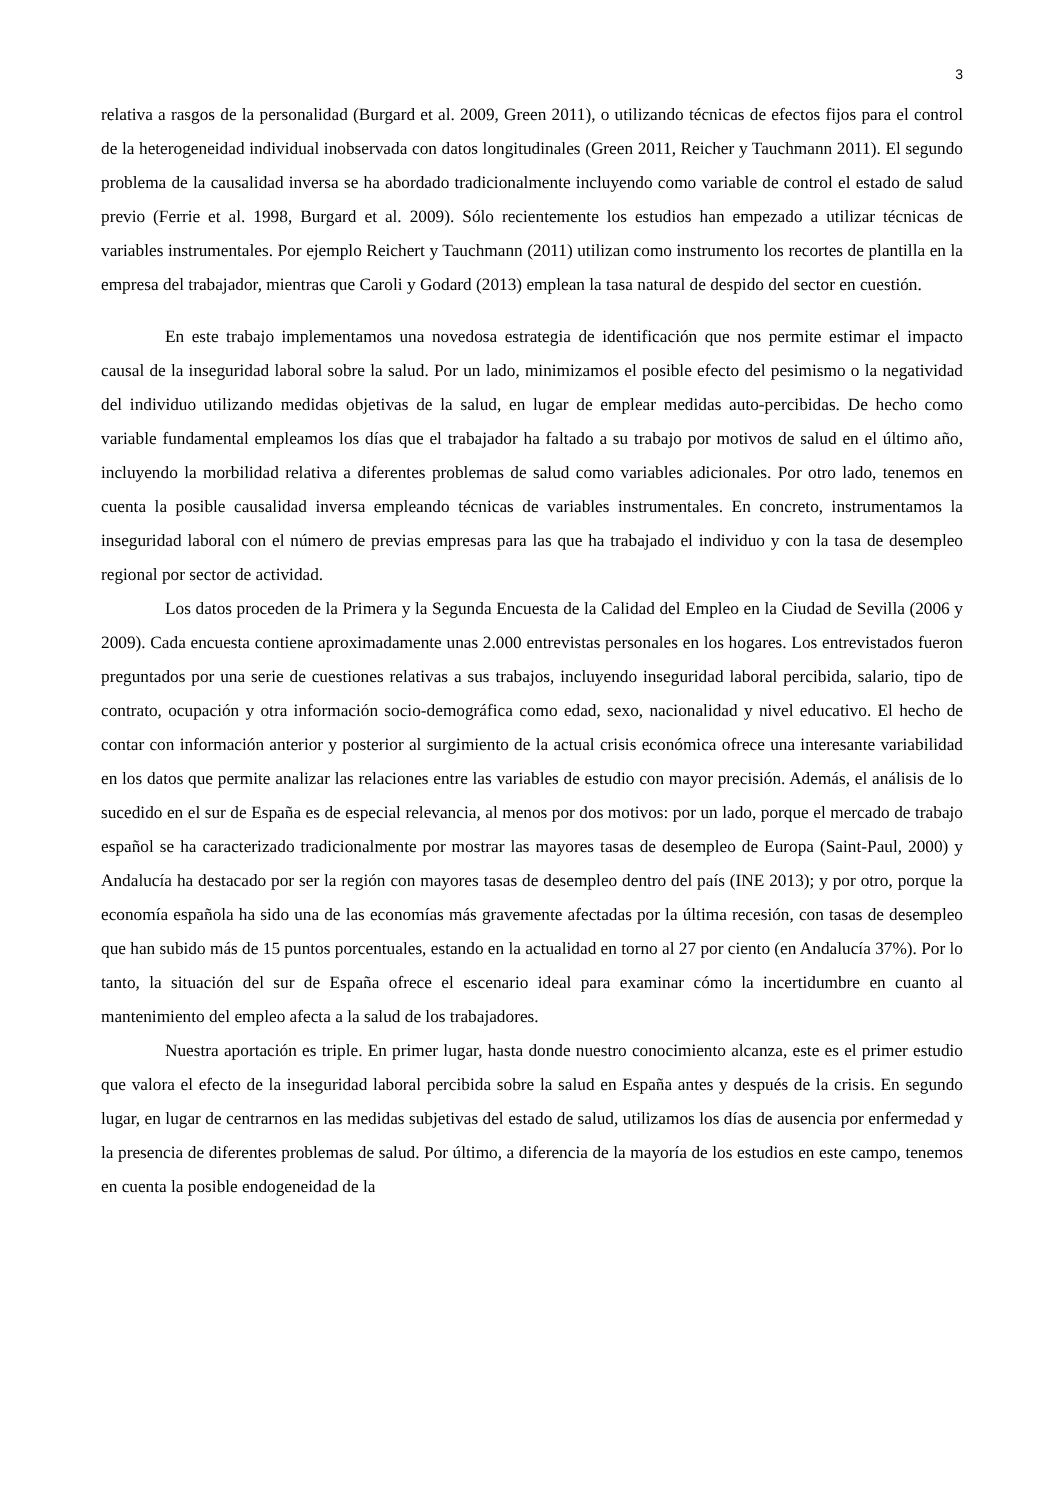3
relativa a rasgos de la personalidad (Burgard et al. 2009, Green 2011), o utilizando técnicas de efectos fijos para el control de la heterogeneidad individual inobservada con datos longitudinales (Green 2011, Reicher y Tauchmann 2011). El segundo problema de la causalidad inversa se ha abordado tradicionalmente incluyendo como variable de control el estado de salud previo (Ferrie et al. 1998, Burgard et al. 2009). Sólo recientemente los estudios han empezado a utilizar técnicas de variables instrumentales. Por ejemplo Reichert y Tauchmann (2011) utilizan como instrumento los recortes de plantilla en la empresa del trabajador, mientras que Caroli y Godard (2013) emplean la tasa natural de despido del sector en cuestión.
En este trabajo implementamos una novedosa estrategia de identificación que nos permite estimar el impacto causal de la inseguridad laboral sobre la salud. Por un lado, minimizamos el posible efecto del pesimismo o la negatividad del individuo utilizando medidas objetivas de la salud, en lugar de emplear medidas auto-percibidas. De hecho como variable fundamental empleamos los días que el trabajador ha faltado a su trabajo por motivos de salud en el último año, incluyendo la morbilidad relativa a diferentes problemas de salud como variables adicionales. Por otro lado, tenemos en cuenta la posible causalidad inversa empleando técnicas de variables instrumentales. En concreto, instrumentamos la inseguridad laboral con el número de previas empresas para las que ha trabajado el individuo y con la tasa de desempleo regional por sector de actividad.
Los datos proceden de la Primera y la Segunda Encuesta de la Calidad del Empleo en la Ciudad de Sevilla (2006 y 2009). Cada encuesta contiene aproximadamente unas 2.000 entrevistas personales en los hogares. Los entrevistados fueron preguntados por una serie de cuestiones relativas a sus trabajos, incluyendo inseguridad laboral percibida, salario, tipo de contrato, ocupación y otra información socio-demográfica como edad, sexo, nacionalidad y nivel educativo. El hecho de contar con información anterior y posterior al surgimiento de la actual crisis económica ofrece una interesante variabilidad en los datos que permite analizar las relaciones entre las variables de estudio con mayor precisión. Además, el análisis de lo sucedido en el sur de España es de especial relevancia, al menos por dos motivos: por un lado, porque el mercado de trabajo español se ha caracterizado tradicionalmente por mostrar las mayores tasas de desempleo de Europa (Saint-Paul, 2000) y Andalucía ha destacado por ser la región con mayores tasas de desempleo dentro del país (INE 2013); y por otro, porque la economía española ha sido una de las economías más gravemente afectadas por la última recesión, con tasas de desempleo que han subido más de 15 puntos porcentuales, estando en la actualidad en torno al 27 por ciento (en Andalucía 37%). Por lo tanto, la situación del sur de España ofrece el escenario ideal para examinar cómo la incertidumbre en cuanto al mantenimiento del empleo afecta a la salud de los trabajadores.
Nuestra aportación es triple. En primer lugar, hasta donde nuestro conocimiento alcanza, este es el primer estudio que valora el efecto de la inseguridad laboral percibida sobre la salud en España antes y después de la crisis. En segundo lugar, en lugar de centrarnos en las medidas subjetivas del estado de salud, utilizamos los días de ausencia por enfermedad y la presencia de diferentes problemas de salud. Por último, a diferencia de la mayoría de los estudios en este campo, tenemos en cuenta la posible endogeneidad de la